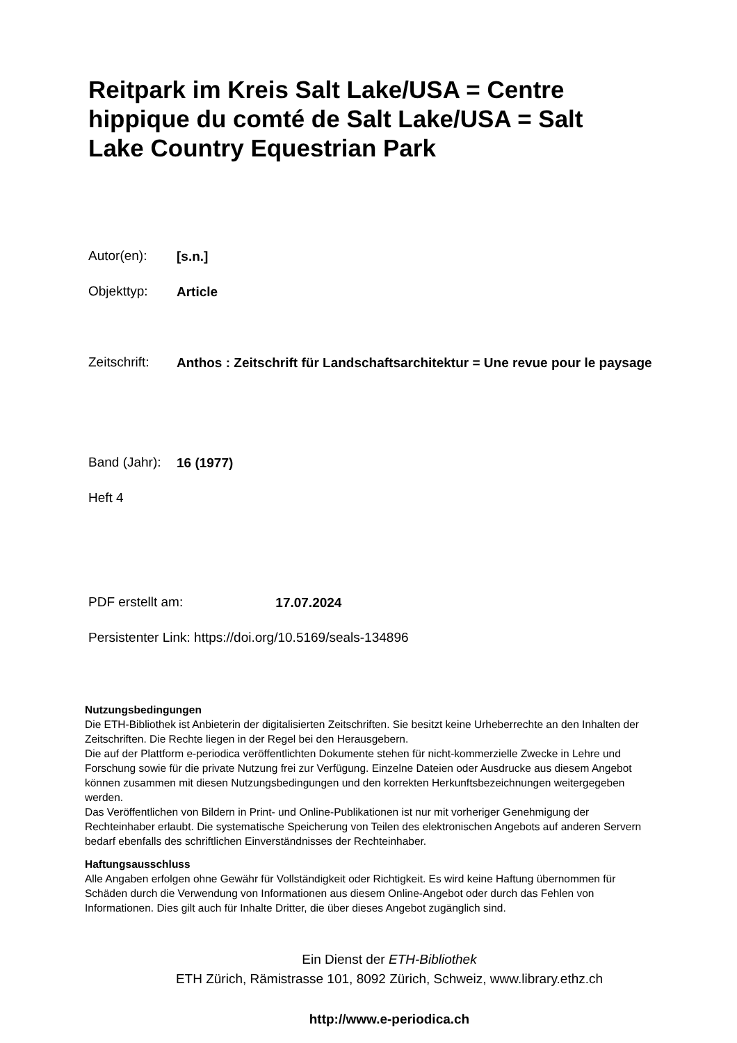Reitpark im Kreis Salt Lake/USA = Centre hippique du comté de Salt Lake/USA = Salt Lake Country Equestrian Park
Autor(en):
[s.n.]
Objekttyp:
Article
Zeitschrift:
Anthos : Zeitschrift für Landschaftsarchitektur = Une revue pour le paysage
Band (Jahr):
16 (1977)
Heft 4
PDF erstellt am:
17.07.2024
Persistenter Link: https://doi.org/10.5169/seals-134896
Nutzungsbedingungen
Die ETH-Bibliothek ist Anbieterin der digitalisierten Zeitschriften. Sie besitzt keine Urheberrechte an den Inhalten der Zeitschriften. Die Rechte liegen in der Regel bei den Herausgebern.
Die auf der Plattform e-periodica veröffentlichten Dokumente stehen für nicht-kommerzielle Zwecke in Lehre und Forschung sowie für die private Nutzung frei zur Verfügung. Einzelne Dateien oder Ausdrucke aus diesem Angebot können zusammen mit diesen Nutzungsbedingungen und den korrekten Herkunftsbezeichnungen weitergegeben werden.
Das Veröffentlichen von Bildern in Print- und Online-Publikationen ist nur mit vorheriger Genehmigung der Rechteinhaber erlaubt. Die systematische Speicherung von Teilen des elektronischen Angebots auf anderen Servern bedarf ebenfalls des schriftlichen Einverständnisses der Rechteinhaber.
Haftungsausschluss
Alle Angaben erfolgen ohne Gewähr für Vollständigkeit oder Richtigkeit. Es wird keine Haftung übernommen für Schäden durch die Verwendung von Informationen aus diesem Online-Angebot oder durch das Fehlen von Informationen. Dies gilt auch für Inhalte Dritter, die über dieses Angebot zugänglich sind.
Ein Dienst der ETH-Bibliothek
ETH Zürich, Rämistrasse 101, 8092 Zürich, Schweiz, www.library.ethz.ch
http://www.e-periodica.ch